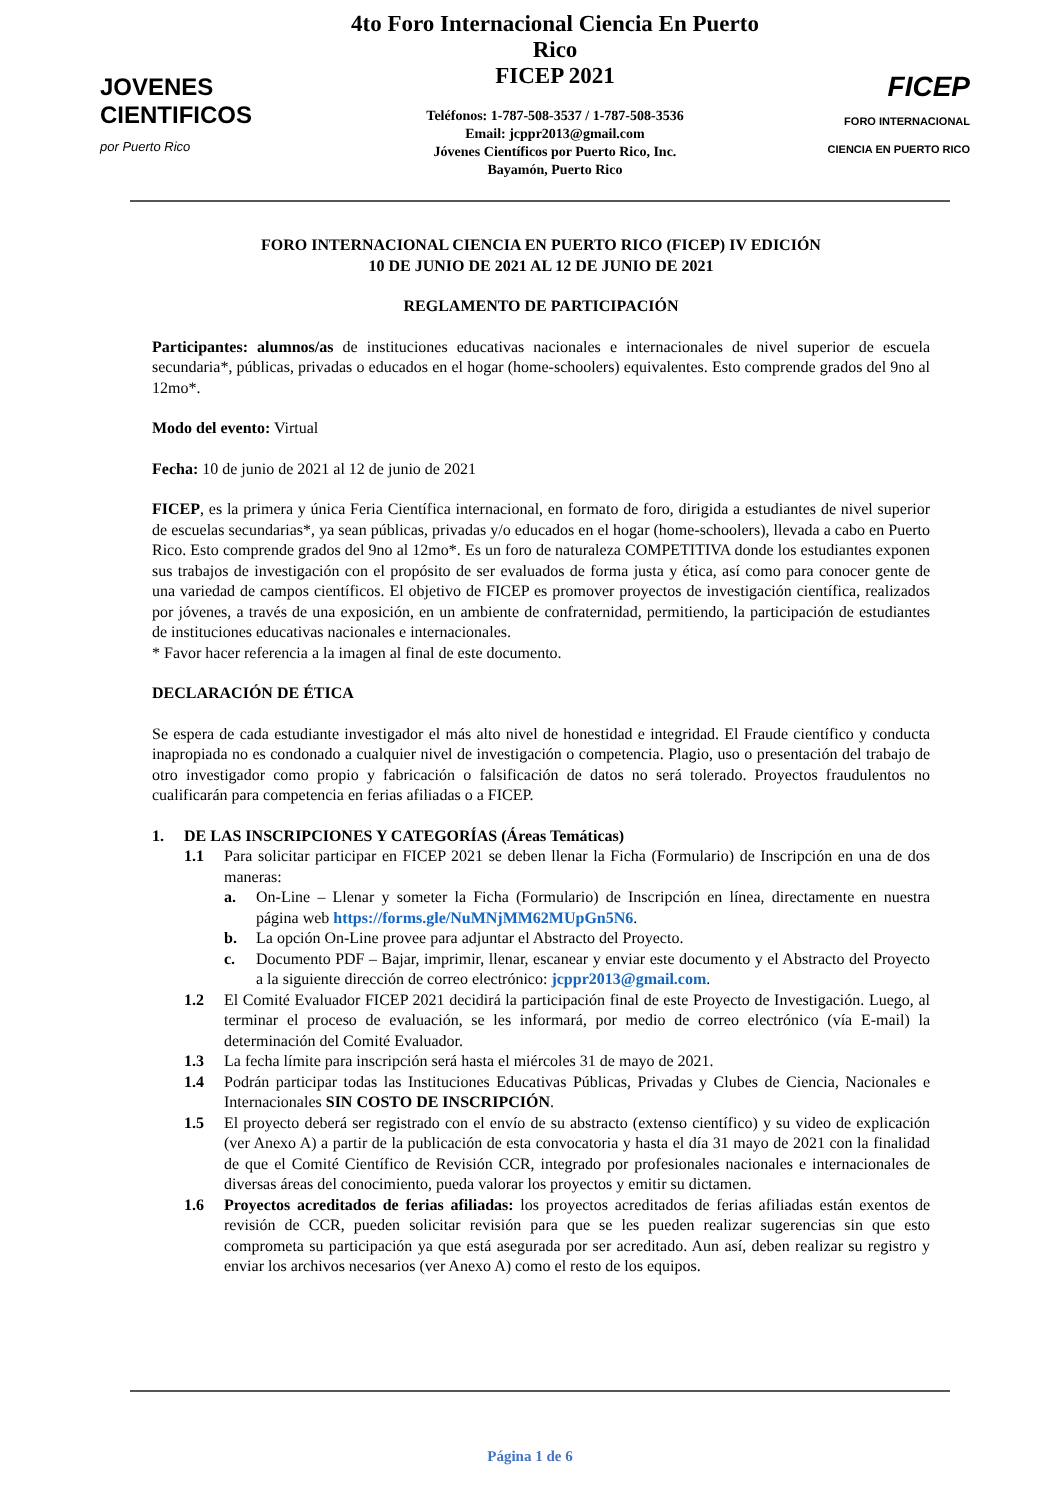JOVENES
CIENTIFICOS
por Puerto Rico
4to Foro Internacional Ciencia En Puerto Rico
FICEP 2021
Teléfonos: 1-787-508-3537 / 1-787-508-3536
Email: jcppr2013@gmail.com
Jóvenes Científicos por Puerto Rico, Inc.
Bayamón, Puerto Rico
FICEP
FORO INTERNACIONAL
CIENCIA EN PUERTO RICO
FORO INTERNACIONAL CIENCIA EN PUERTO RICO (FICEP) IV EDICIÓN
10 DE JUNIO DE 2021 AL 12 DE JUNIO DE 2021
REGLAMENTO DE PARTICIPACIÓN
Participantes: alumnos/as de instituciones educativas nacionales e internacionales de nivel superior de escuela secundaria*, públicas, privadas o educados en el hogar (home-schoolers) equivalentes. Esto comprende grados del 9no al 12mo*.
Modo del evento: Virtual
Fecha: 10 de junio de 2021 al 12 de junio de 2021
FICEP, es la primera y única Feria Científica internacional, en formato de foro, dirigida a estudiantes de nivel superior de escuelas secundarias*, ya sean públicas, privadas y/o educados en el hogar (home-schoolers), llevada a cabo en Puerto Rico. Esto comprende grados del 9no al 12mo*. Es un foro de naturaleza COMPETITIVA donde los estudiantes exponen sus trabajos de investigación con el propósito de ser evaluados de forma justa y ética, así como para conocer gente de una variedad de campos científicos. El objetivo de FICEP es promover proyectos de investigación científica, realizados por jóvenes, a través de una exposición, en un ambiente de confraternidad, permitiendo, la participación de estudiantes de instituciones educativas nacionales e internacionales.
* Favor hacer referencia a la imagen al final de este documento.
DECLARACIÓN DE ÉTICA
Se espera de cada estudiante investigador el más alto nivel de honestidad e integridad. El Fraude científico y conducta inapropiada no es condonado a cualquier nivel de investigación o competencia. Plagio, uso o presentación del trabajo de otro investigador como propio y fabricación o falsificación de datos no será tolerado. Proyectos fraudulentos no cualificarán para competencia en ferias afiliadas o a FICEP.
1. DE LAS INSCRIPCIONES Y CATEGORÍAS (Áreas Temáticas)
1.1 Para solicitar participar en FICEP 2021 se deben llenar la Ficha (Formulario) de Inscripción en una de dos maneras:
a. On-Line – Llenar y someter la Ficha (Formulario) de Inscripción en línea, directamente en nuestra página web https://forms.gle/NuMNjMM62MUpGn5N6.
b. La opción On-Line provee para adjuntar el Abstracto del Proyecto.
c. Documento PDF – Bajar, imprimir, llenar, escanear y enviar este documento y el Abstracto del Proyecto a la siguiente dirección de correo electrónico: jcppr2013@gmail.com.
1.2 El Comité Evaluador FICEP 2021 decidirá la participación final de este Proyecto de Investigación. Luego, al terminar el proceso de evaluación, se les informará, por medio de correo electrónico (vía E-mail) la determinación del Comité Evaluador.
1.3 La fecha límite para inscripción será hasta el miércoles 31 de mayo de 2021.
1.4 Podrán participar todas las Instituciones Educativas Públicas, Privadas y Clubes de Ciencia, Nacionales e Internacionales SIN COSTO DE INSCRIPCIÓN.
1.5 El proyecto deberá ser registrado con el envío de su abstracto (extenso científico) y su video de explicación (ver Anexo A) a partir de la publicación de esta convocatoria y hasta el día 31 mayo de 2021 con la finalidad de que el Comité Científico de Revisión CCR, integrado por profesionales nacionales e internacionales de diversas áreas del conocimiento, pueda valorar los proyectos y emitir su dictamen.
1.6 Proyectos acreditados de ferias afiliadas: los proyectos acreditados de ferias afiliadas están exentos de revisión de CCR, pueden solicitar revisión para que se les pueden realizar sugerencias sin que esto comprometa su participación ya que está asegurada por ser acreditado. Aun así, deben realizar su registro y enviar los archivos necesarios (ver Anexo A) como el resto de los equipos.
Página 1 de 6